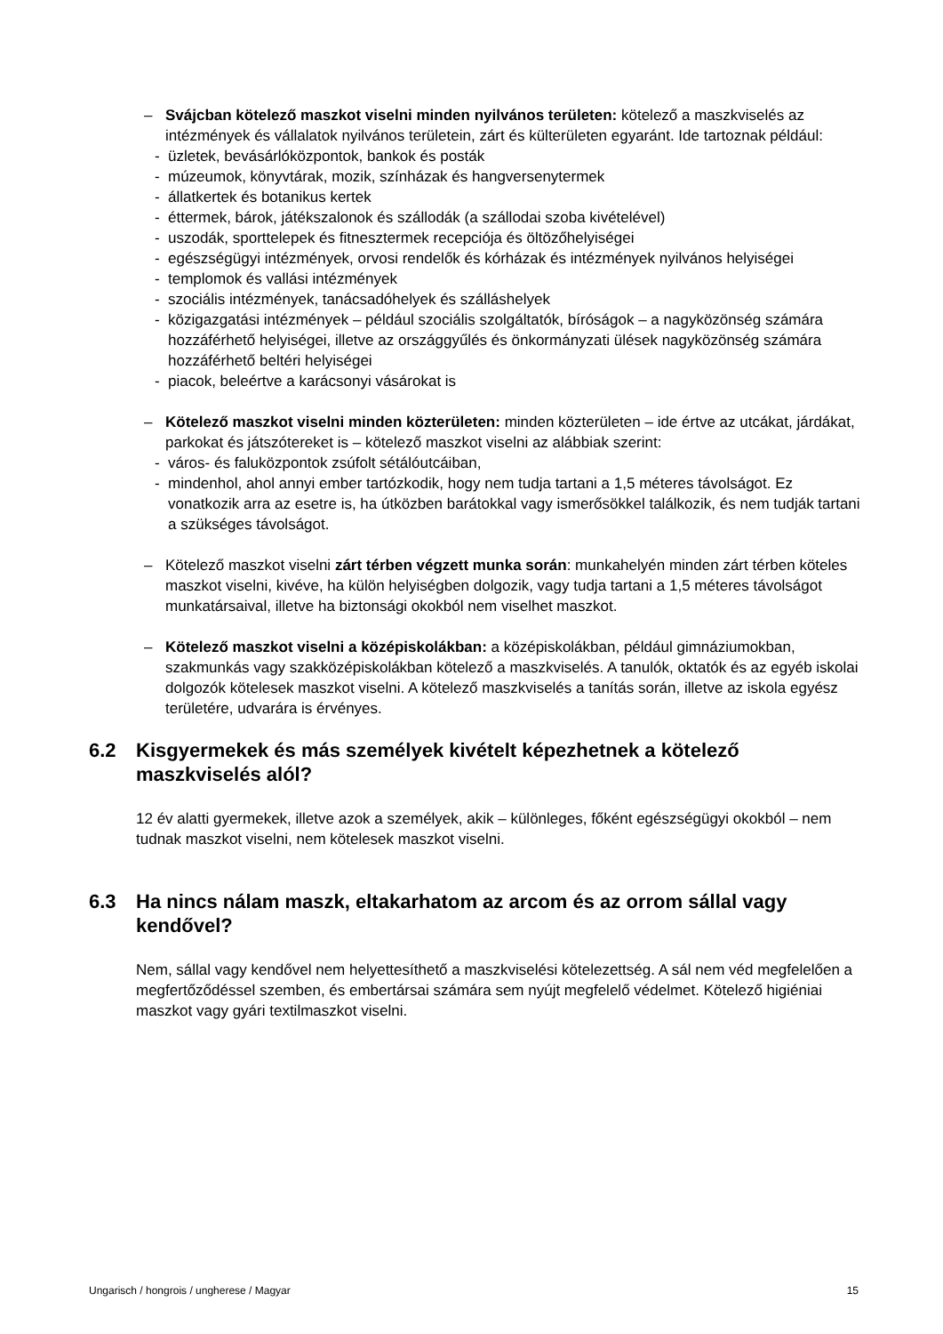– Svájcban kötelező maszkot viselni minden nyilvános területen: kötelező a maszkviselés az intézmények és vállalatok nyilvános területein, zárt és külterületen egyaránt. Ide tartoznak például:
- üzletek, bevásárlóközpontok, bankok és posták
- múzeumok, könyvtárak, mozik, színházak és hangversenytermek
- állatkertek és botanikus kertek
- éttermek, bárok, játékszalonok és szállodák (a szállodai szoba kivételével)
- uszodák, sporttelepek és fitnesztermek recepciója és öltözőhelyiségei
- egészségügyi intézmények, orvosi rendelők és kórházak és intézmények nyilvános helyiségei
- templomok és vallási intézmények
- szociális intézmények, tanácsadóhelyek és szálláshelyek
- közigazgatási intézmények – például szociális szolgáltatók, bíróságok – a nagyközönség számára hozzáférhető helyiségei, illetve az országgyűlés és önkormányzati ülések nagyközönség számára hozzáférhető beltéri helyiségei
- piacok, beleértve a karácsonyi vásárokat is
– Kötelező maszkot viselni minden közterületen: minden közterületen – ide értve az utcákat, járdákat, parkokat és játszótereket is – kötelező maszkot viselni az alábbiak szerint:
- város- és faluközpontok zsúfolt sétálóutcáiban,
- mindenhol, ahol annyi ember tartózkodik, hogy nem tudja tartani a 1,5 méteres távolságot. Ez vonatkozik arra az esetre is, ha útközben barátokkal vagy ismerősökkel találkozik, és nem tudják tartani a szükséges távolságot.
– Kötelező maszkot viselni zárt térben végzett munka során: munkahelyén minden zárt térben köteles maszkot viselni, kivéve, ha külön helyiségben dolgozik, vagy tudja tartani a 1,5 méteres távolságot munkatársaival, illetve ha biztonsági okokból nem viselhet maszkot.
– Kötelező maszkot viselni a középiskolákban: a középiskolákban, például gimnáziumokban, szakmunkás vagy szakközépiskolákban kötelező a maszkviselés. A tanulók, oktatók és az egyéb iskolai dolgozók kötelesek maszkot viselni. A kötelező maszkviselés a tanítás során, illetve az iskola egyész területére, udvarára is érvényes.
6.2 Kisgyermekek és más személyek kivételt képezhetnek a kötelező maszkviselés alól?
12 év alatti gyermekek, illetve azok a személyek, akik – különleges, főként egészségügyi okokból – nem tudnak maszkot viselni, nem kötelesek maszkot viselni.
6.3 Ha nincs nálam maszk, eltakarhatom az arcom és az orrom sállal vagy kendővel?
Nem, sállal vagy kendővel nem helyettesíthető a maszkviselési kötelezettség. A sál nem véd megfelelően a megfertőződéssel szemben, és embertársai számára sem nyújt megfelelő védelmet. Kötelező higiéniai maszkot vagy gyári textilmaszkot viselni.
Ungarisch / hongrois / ungherese / Magyar 15